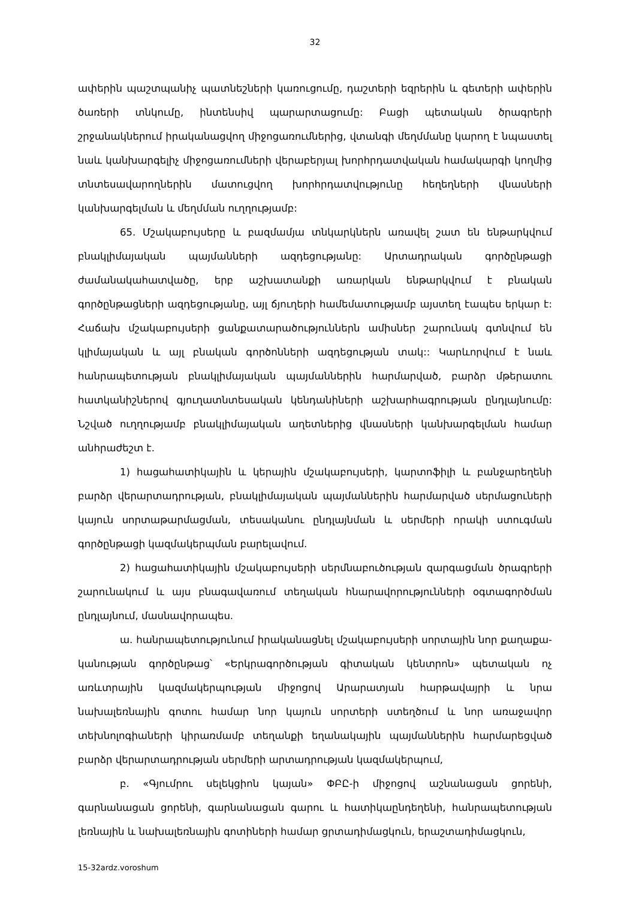32
ափերին պաշտպանիչ պատնեշների կառուցումը, դաշտերի եզրերին և գետերի ափերին ծառերի տնկումը, ինտենսիվ պարարտացումը: Բացի պետական ծրագրերի շրջանակներում իրականացվող միջոցառումներից, վտանգի մեղմմանը կարող է նպաստել նաև կանխարգելիչ միջոցառումների վերաբերյալ խորհրդատվական համա­կարգի կողմից տնտեսավարողներին մատուցվող խորհրդատվությունը հեղեղների վնասների կանխարգելման և մեղմման ուղղությամբ:
65. Մշակաբույսերը և բազմամյա տնկարկներն առավել շատ են ենթարկվում բնակլիմայական պայմանների ազդեցությանը: Արտադրական գործընթացի ժամանակահատվածը, երբ աշխատանքի առարկան ենթարկվում է բնական գործընթացների ազդեցությանը, այլ ճյուղերի համեմատությամբ այստեղ էապես երկար է: Հաճախ մշակաբույսերի ցանքատարածություններն ամիսներ շարունակ գտնվում են կլիմայական և այլ բնական գործոնների ազդեցության տակ:: Կարևորվում է նաև հանրապետության բնակլիմայական պայմաններին հարմարված, բարձր մթերատու հատկանիշներով գյուղատնտեսական կենդանիների աշխարհագրության ընդլայնումը: Նշված ուղղությամբ բնակլիմայական աղետներից վնասների կանխարգելման համար անհրաժեշտ է.
1) հացահատիկային և կերային մշակաբույսերի, կարտոֆիլի և բանջարեղենի բարձր վերարտադրության, բնակլիմայական պայմաններին հարմարված սերմացուների կայուն սորտաթարմացման, տեսականու ընդլայնման և սերմերի որակի ստուգման գործընթացի կազմակերպման բարելավում.
2) հացահատիկային մշակաբույսերի սերմնաբուծության զարգացման ծրագրերի շարունակում և այս բնագավառում տեղական հնարավորությունների օգտագործման ընդլայնում, մասնավորապես.
ա. հանրապետությունում իրականացնել մշակաբույսերի սորտային նոր քաղաքա­կանության գործընթաց՝ «Երկրագործության գիտական կենտրոն» պետական ոչ առևտրային կազմակերպության միջոցով Արարատյան հարթավայրի և նրա նախալեռնային գոտու համար նոր կայուն սորտերի ստեղծում և նոր առաջավոր տեխնոլոգիաների կիրառմամբ տեղանքի եղանակային պայմաններին հարմարեցված բարձր վերարտադրության սերմերի արտադրության կազմակերպում,
բ. «Գյումրու սելեկցիոն կայան» ՓԲԸ-ի միջոցով աշնանացան ցորենի, գարնանացան ցորենի, գարնանացան գարու և հատիկաընդեղենի, հանրապետության լեռնային և նախալեռնային գոտիների համար ցրտադիմացկուն, երաշտադիմացկուն,
15-32ardz.voroshum